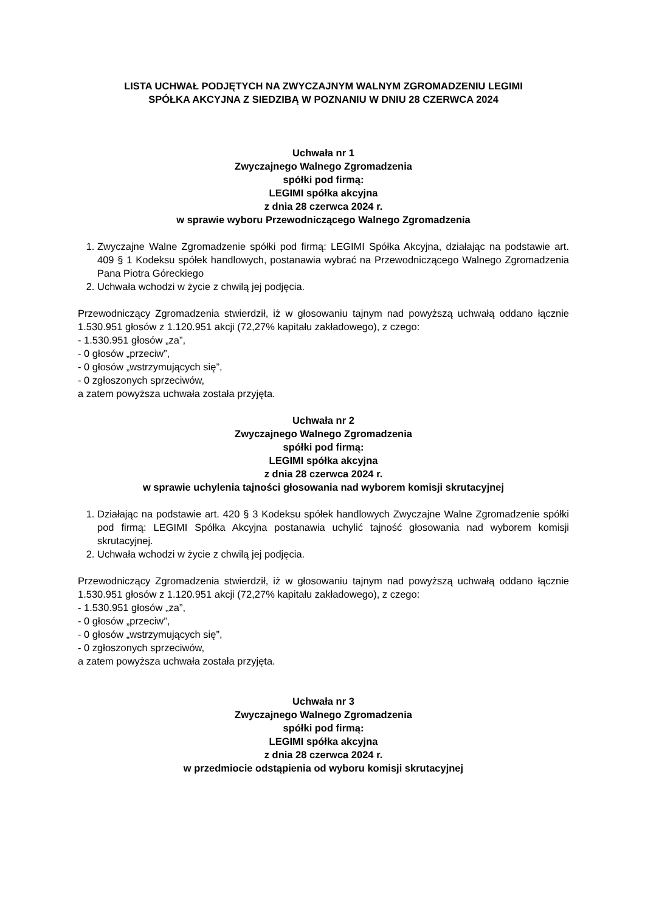LISTA UCHWAŁ PODJĘTYCH NA ZWYCZAJNYM WALNYM ZGROMADZENIU LEGIMI
SPÓŁKA AKCYJNA Z SIEDZIBĄ W POZNANIU W DNIU 28 CZERWCA 2024
Uchwała nr 1
Zwyczajnego Walnego Zgromadzenia
spółki pod firmą:
LEGIMI spółka akcyjna
z dnia 28 czerwca 2024 r.
w sprawie wyboru Przewodniczącego Walnego Zgromadzenia
1. Zwyczajne Walne Zgromadzenie spółki pod firmą: LEGIMI Spółka Akcyjna, działając na podstawie art. 409 § 1 Kodeksu spółek handlowych, postanawia wybrać na Przewodniczącego Walnego Zgromadzenia Pana Piotra Góreckiego
2. Uchwała wchodzi w życie z chwilą jej podjęcia.
Przewodniczący Zgromadzenia stwierdził, iż w głosowaniu tajnym nad powyższą uchwałą oddano łącznie 1.530.951 głosów z 1.120.951 akcji (72,27% kapitału zakładowego), z czego:
- 1.530.951 głosów „za”,
- 0 głosów „przeciw”,
- 0 głosów „wstrzymujących się”,
- 0 zgłoszonych sprzeciwów,
a zatem powyższa uchwała została przyjęta.
Uchwała nr 2
Zwyczajnego Walnego Zgromadzenia
spółki pod firmą:
LEGIMI spółka akcyjna
z dnia 28 czerwca 2024 r.
w sprawie uchylenia tajności głosowania nad wyborem komisji skrutacyjnej
1. Działając na podstawie art. 420 § 3 Kodeksu spółek handlowych Zwyczajne Walne Zgromadzenie spółki pod firmą: LEGIMI Spółka Akcyjna postanawia uchylić tajność głosowania nad wyborem komisji skrutacyjnej.
2. Uchwała wchodzi w życie z chwilą jej podjęcia.
Przewodniczący Zgromadzenia stwierdził, iż w głosowaniu tajnym nad powyższą uchwałą oddano łącznie 1.530.951 głosów z 1.120.951 akcji (72,27% kapitału zakładowego), z czego:
- 1.530.951 głosów „za”,
- 0 głosów „przeciw”,
- 0 głosów „wstrzymujących się”,
- 0 zgłoszonych sprzeciwów,
a zatem powyższa uchwała została przyjęta.
Uchwała nr 3
Zwyczajnego Walnego Zgromadzenia
spółki pod firmą:
LEGIMI spółka akcyjna
z dnia 28 czerwca 2024 r.
w przedmiocie odstąpienia od wyboru komisji skrutacyjnej